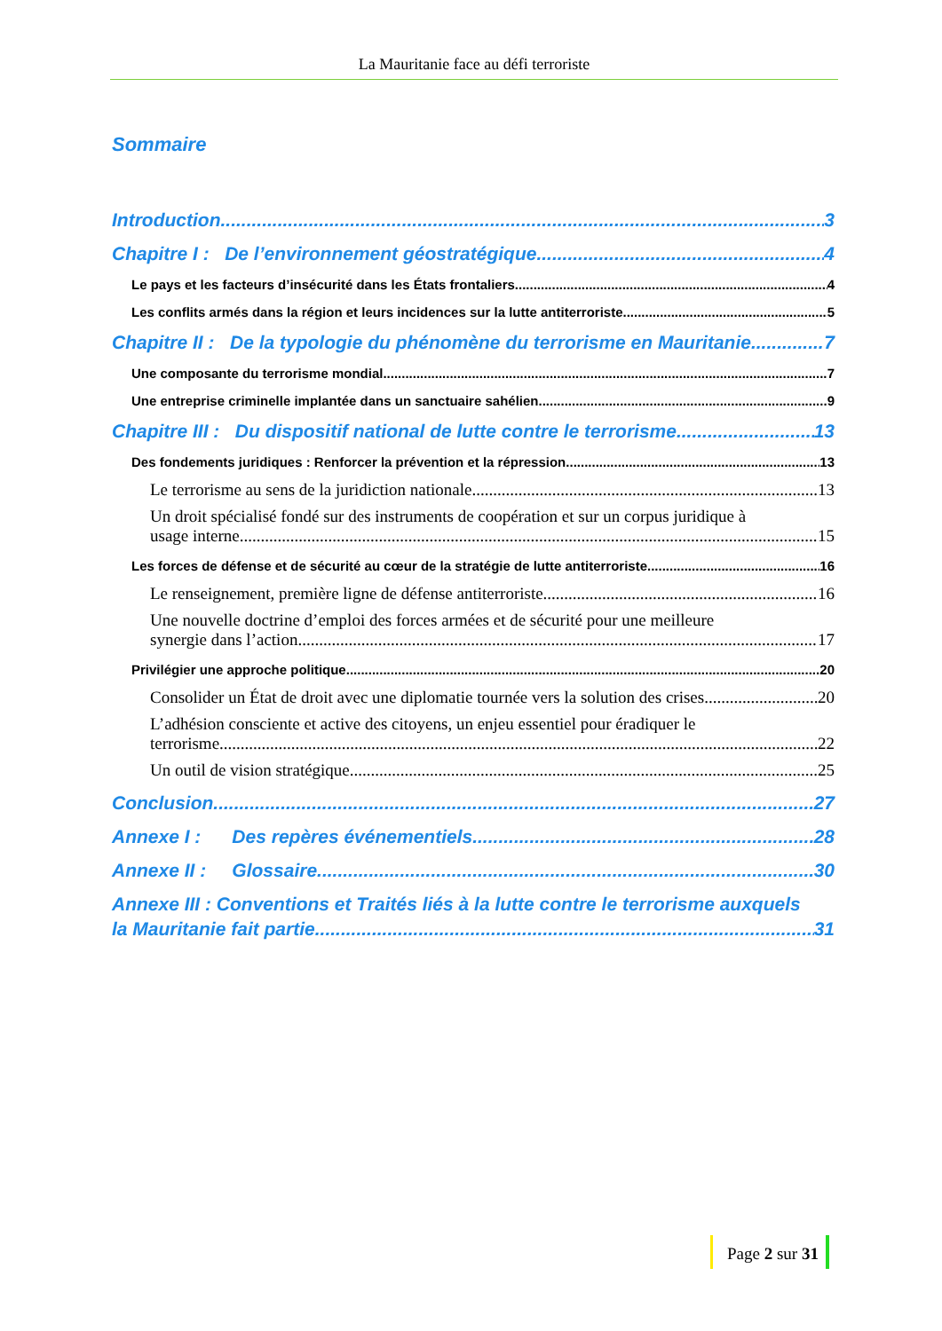La Mauritanie face au défi terroriste
Sommaire
Introduction 3
Chapitre I : De l’environnement géostratégique 4
Le pays et les facteurs d’insécurité dans les États frontaliers 4
Les conflits armés dans la région et leurs incidences sur la lutte antiterroriste 5
Chapitre II : De la typologie du phénomène du terrorisme en Mauritanie 7
Une composante du terrorisme mondial 7
Une entreprise criminelle implantée dans un sanctuaire sahélien 9
Chapitre III : Du dispositif national de lutte contre le terrorisme 13
Des fondements juridiques : Renforcer la prévention et la répression 13
Le terrorisme au sens de la juridiction nationale 13
Un droit spécialisé fondé sur des instruments de coopération et sur un corpus juridique à
usage interne 15
Les forces de défense et de sécurité au cœur de la stratégie de lutte antiterroriste 16
Le renseignement, première ligne de défense antiterroriste. 16
Une nouvelle doctrine d’emploi des forces armées et de sécurité pour une meilleure
synergie dans l’action 17
Privilégier une approche politique 20
Consolider un État de droit avec une diplomatie tournée vers la solution des crises 20
L’adhésion consciente et active des citoyens, un enjeu essentiel pour éradiquer le
terrorisme. 22
Un outil de vision stratégique 25
Conclusion 27
Annexe I : Des repères événementiels 28
Annexe II : Glossaire 30
Annexe III : Conventions et Traités liés à la lutte contre le terrorisme auxquels
la Mauritanie fait partie 31
Page 2 sur 31